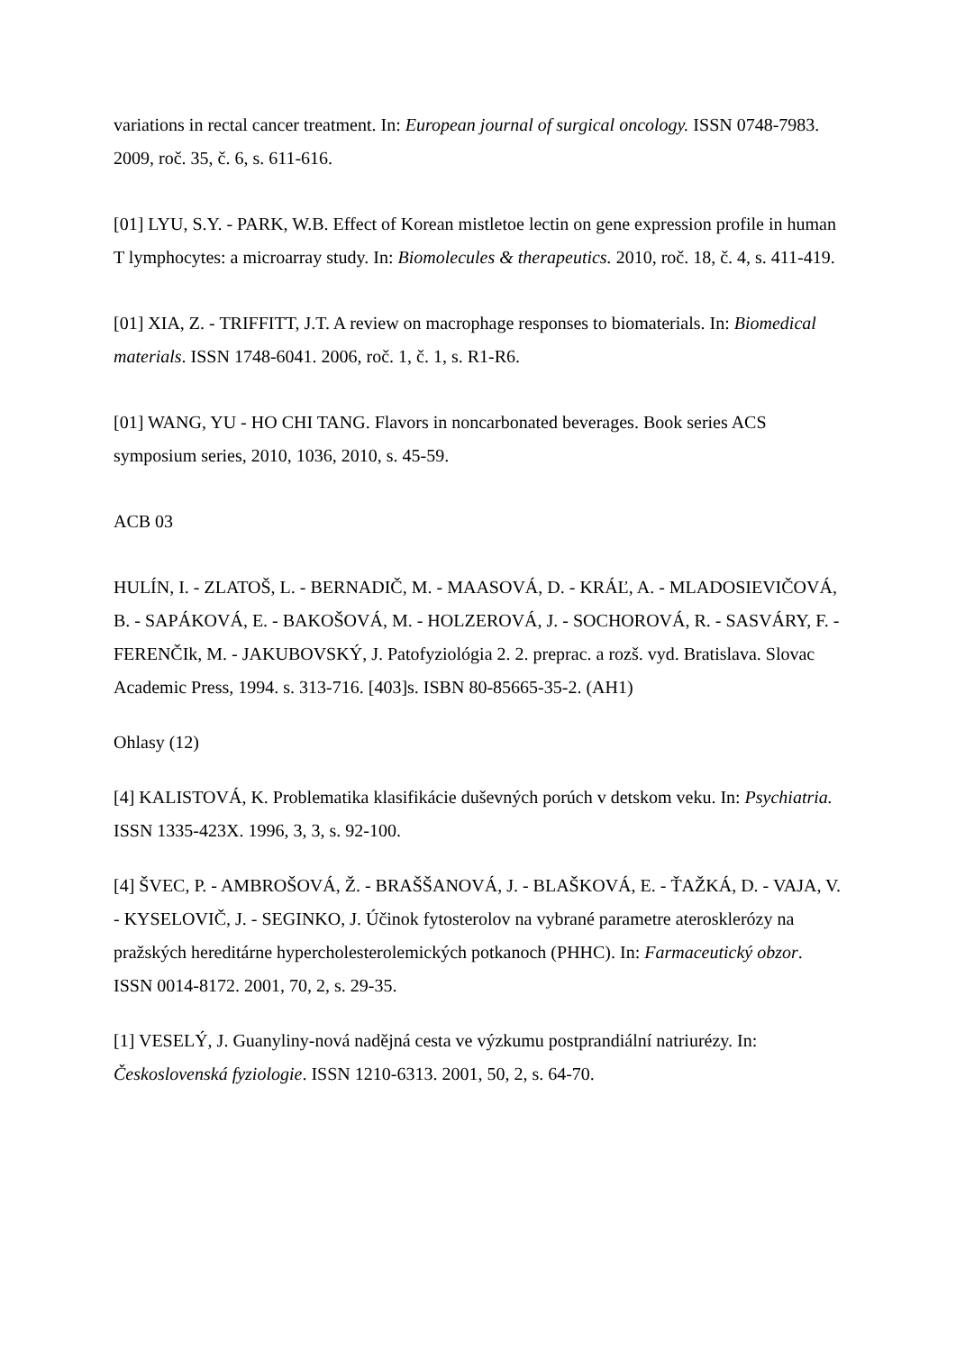variations in rectal cancer treatment. In: European journal of surgical oncology. ISSN 0748-7983. 2009, roč. 35, č. 6, s. 611-616.
[01] LYU, S.Y. - PARK, W.B. Effect of Korean mistletoe lectin on gene expression profile in human T lymphocytes: a microarray study. In: Biomolecules & therapeutics. 2010, roč. 18, č. 4, s. 411-419.
[01] XIA, Z. - TRIFFITT, J.T. A review on macrophage responses to biomaterials. In: Biomedical materials. ISSN 1748-6041. 2006, roč. 1, č. 1, s. R1-R6.
[01] WANG, YU - HO CHI TANG. Flavors in noncarbonated beverages. Book series ACS symposium series, 2010, 1036, 2010, s. 45-59.
ACB 03
HULÍN, I. - ZLATOŠ, L. - BERNADIČ, M. - MAASOVÁ, D. - KRÁĽ, A. - MLADOSIEVIČOVÁ, B. - SAPÁKOVÁ, E. - BAKOŠOVÁ, M. - HOLZEROVÁ, J. - SOCHOROVÁ, R. - SASVÁRY, F. - FERENČIk, M. - JAKUBOVSKÝ, J. Patofyziológia 2. 2. preprac. a rozš. vyd. Bratislava. Slovac Academic Press, 1994. s. 313-716. [403]s. ISBN 80-85665-35-2. (AH1)
Ohlasy (12)
[4] KALISTOVÁ, K. Problematika klasifikácie duševných porúch v detskom veku. In: Psychiatria. ISSN 1335-423X. 1996, 3, 3, s. 92-100.
[4] ŠVEC, P. - AMBROŠOVÁ, Ž. - BRAŠŠANOVÁ, J. - BLAŠKOVÁ, E. - ŤAŽKÁ, D. - VAJA, V. - KYSELOVIČ, J. - SEGINKO, J. Účinok fytosterolov na vybrané parametre aterosklerózy na pražských hereditárne hypercholesterolemických potkanoch (PHHC). In: Farmaceutický obzor. ISSN 0014-8172. 2001, 70, 2, s. 29-35.
[1] VESELÝ, J. Guanyliny-nová nadějná cesta ve výzkumu postprandiální natriurézy. In: Československá fyziologie. ISSN 1210-6313. 2001, 50, 2, s. 64-70.